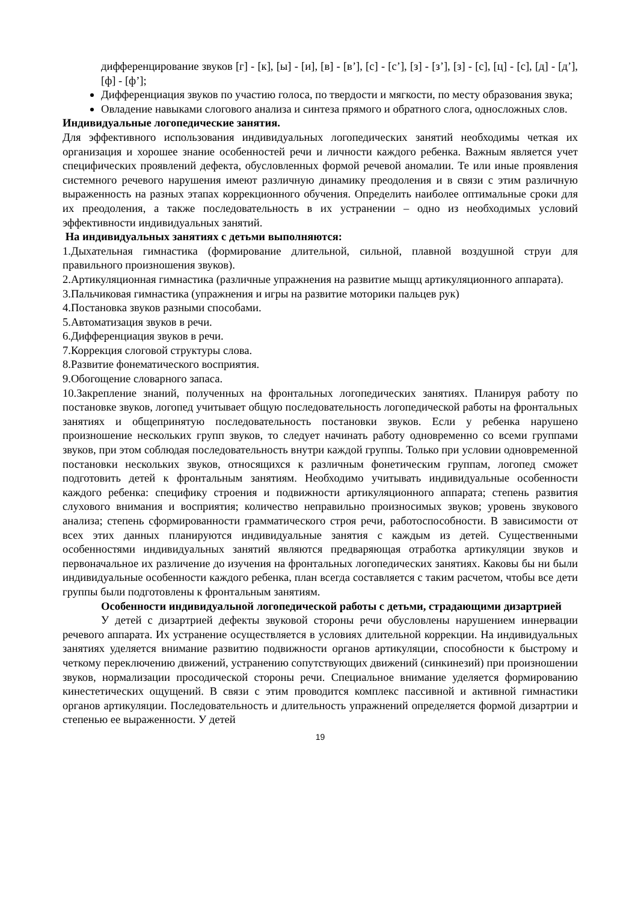дифференцирование звуков [г] - [к], [ы] - [и], [в] - [в’], [с] - [с’], [з] - [з’], [з] - [с], [ц] - [с], [д] - [д’], [ф] - [ф’];
Дифференциация звуков по участию голоса, по твердости и мягкости, по месту образования звука;
Овладение навыками слогового анализа и синтеза прямого и обратного слога, односложных слов.
Индивидуальные логопедические занятия.
Для эффективного использования индивидуальных логопедических занятий необходимы четкая их организация и хорошее знание особенностей речи и личности каждого ребенка. Важным является учет специфических проявлений дефекта, обусловленных формой речевой аномалии. Те или иные проявления системного речевого нарушения имеют различную динамику преодоления и в связи с этим различную выраженность на разных этапах коррекционного обучения. Определить наиболее оптимальные сроки для их преодоления, а также последовательность в их устранении – одно из необходимых условий эффективности индивидуальных занятий.
На индивидуальных занятиях с детьми выполняются:
1.Дыхательная гимнастика (формирование длительной, сильной, плавной воздушной струи для правильного произношения звуков).
2.Артикуляционная гимнастика (различные упражнения на развитие мыщц артикуляционного аппарата).
3.Пальчиковая гимнастика (упражнения и игры на развитие моторики пальцев рук)
4.Постановка звуков разными способами.
5.Автоматизация звуков в речи.
6.Дифференциация звуков в речи.
7.Коррекция слоговой структуры слова.
8.Развитие фонематического восприятия.
9.Обогощение словарного запаса.
10.Закрепление знаний, полученных на фронтальных логопедических занятиях. Планируя работу по постановке звуков, логопед учитывает общую последовательность логопедической работы на фронтальных занятиях и общепринятую последовательность постановки звуков. Если у ребенка нарушено произношение нескольких групп звуков, то следует начинать работу одновременно со всеми группами звуков, при этом соблюдая последовательность внутри каждой группы. Только при условии одновременной постановки нескольких звуков, относящихся к различным фонетическим группам, логопед сможет подготовить детей к фронтальным занятиям. Необходимо учитывать индивидуальные особенности каждого ребенка: специфику строения и подвижности артикуляционного аппарата; степень развития слухового внимания и восприятия; количество неправильно произносимых звуков; уровень звукового анализа; степень сформированности грамматического строя речи, работоспособности. В зависимости от всех этих данных планируются индивидуальные занятия с каждым из детей. Существенными особенностями индивидуальных занятий являются предваряющая отработка артикуляции звуков и первоначальное их различение до изучения на фронтальных логопедических занятиях. Каковы бы ни были индивидуальные особенности каждого ребенка, план всегда составляется с таким расчетом, чтобы все дети группы были подготовлены к фронтальным занятиям.
Особенности индивидуальной логопедической работы с детьми, страдающими дизартрией
У детей с дизартрией дефекты звуковой стороны речи обусловлены нарушением иннервации речевого аппарата. Их устранение осуществляется в условиях длительной коррекции. На индивидуальных занятиях уделяется внимание развитию подвижности органов артикуляции, способности к быстрому и четкому переключению движений, устранению сопутствующих движений (синкинезий) при произношении звуков, нормализации просодической стороны речи. Специальное внимание уделяется формированию кинестетических ощущений. В связи с этим проводится комплекс пассивной и активной гимнастики органов артикуляции. Последовательность и длительность упражнений определяется формой дизартрии и степенью ее выраженности. У детей
19